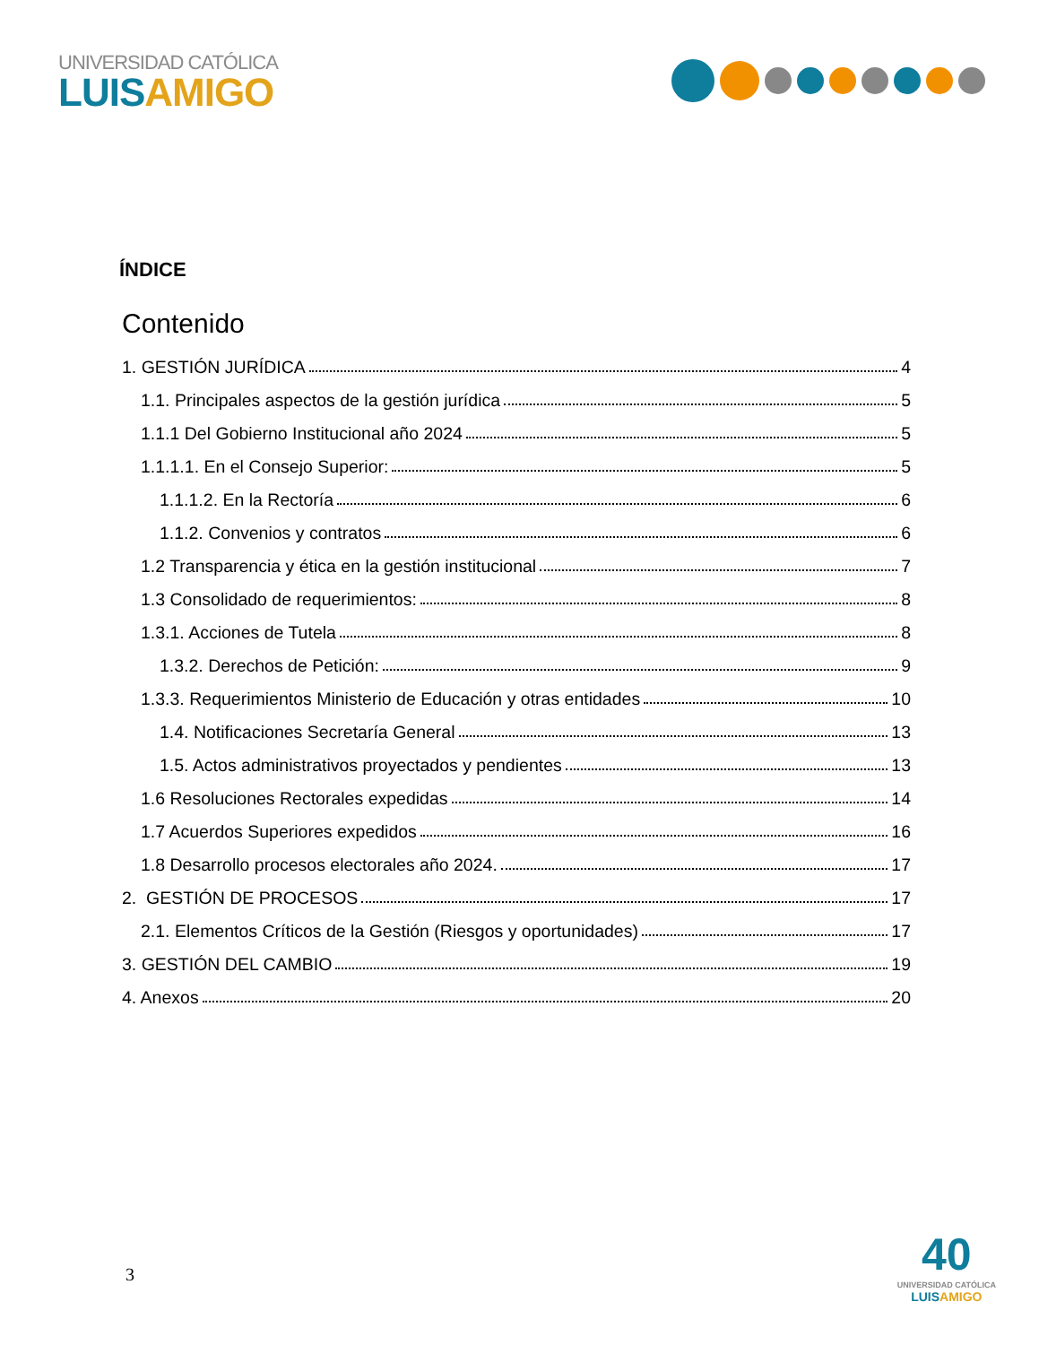UNIVERSIDAD CATÓLICA
LUISAMIGO
ÍNDICE
Contenido
1. GESTIÓN JURÍDICA 4
1.1. Principales aspectos de la gestión jurídica 5
1.1.1 Del Gobierno Institucional año 2024 5
1.1.1.1. En el Consejo Superior: 5
1.1.1.2. En la Rectoría 6
1.1.2. Convenios y contratos 6
1.2 Transparencia y ética en la gestión institucional 7
1.3 Consolidado de requerimientos: 8
1.3.1. Acciones de Tutela 8
1.3.2. Derechos de Petición: 9
1.3.3. Requerimientos Ministerio de Educación y otras entidades 10
1.4. Notificaciones Secretaría General 13
1.5. Actos administrativos proyectados y pendientes 13
1.6 Resoluciones Rectorales expedidas 14
1.7 Acuerdos Superiores expedidos 16
1.8 Desarrollo procesos electorales año 2024. 17
2. GESTIÓN DE PROCESOS 17
2.1. Elementos Críticos de la Gestión (Riesgos y oportunidades) 17
3. GESTIÓN DEL CAMBIO 19
4. Anexos 20
3
40
UNIVERSIDAD CATÓLICA
LUISAMIGO